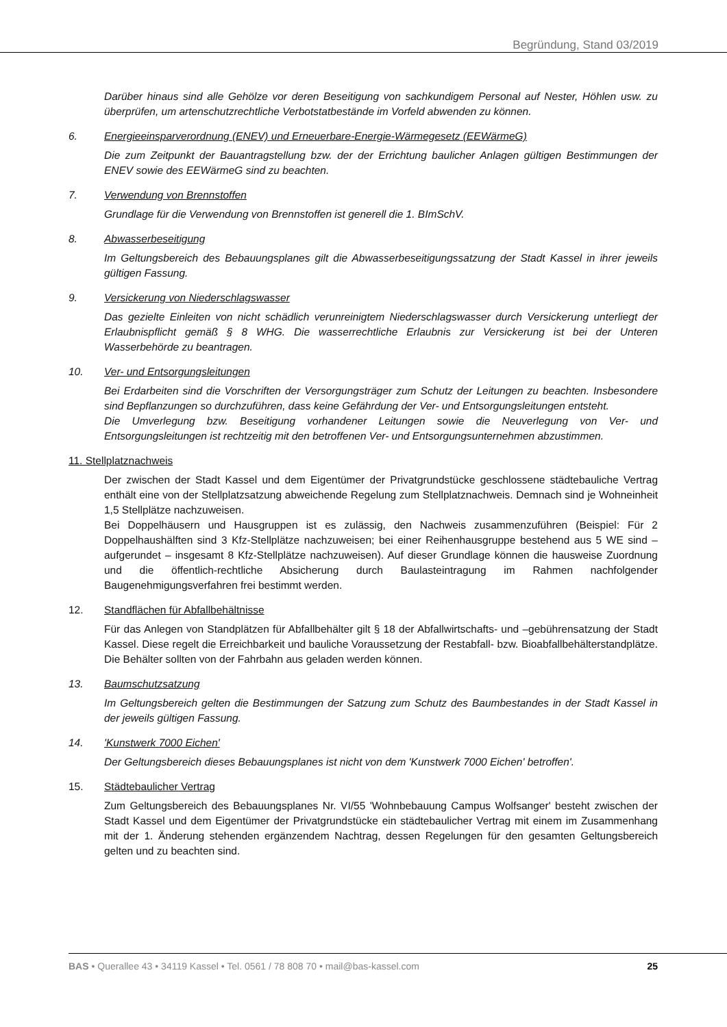Begründung, Stand 03/2019
Darüber hinaus sind alle Gehölze vor deren Beseitigung von sachkundigem Personal auf Nester, Höhlen usw. zu überprüfen, um artenschutzrechtliche Verbotstatbestände im Vorfeld abwenden zu können.
6. Energieeinsparverordnung (ENEV) und Erneuerbare-Energie-Wärmegesetz (EEWärmeG)
Die zum Zeitpunkt der Bauantragstellung bzw. der der Errichtung baulicher Anlagen gültigen Bestimmungen der ENEV sowie des EEWärmeG sind zu beachten.
7. Verwendung von Brennstoffen
Grundlage für die Verwendung von Brennstoffen ist generell die 1. BImSchV.
8. Abwasserbeseitigung
Im Geltungsbereich des Bebauungsplanes gilt die Abwasserbeseitigungssatzung der Stadt Kassel in ihrer jeweils gültigen Fassung.
9. Versickerung von Niederschlagswasser
Das gezielte Einleiten von nicht schädlich verunreinigtem Niederschlagswasser durch Versickerung unterliegt der Erlaubnispflicht gemäß § 8 WHG. Die wasserrechtliche Erlaubnis zur Versickerung ist bei der Unteren Wasserbehörde zu beantragen.
10. Ver- und Entsorgungsleitungen
Bei Erdarbeiten sind die Vorschriften der Versorgungsträger zum Schutz der Leitungen zu beachten. Insbesondere sind Bepflanzungen so durchzuführen, dass keine Gefährdung der Ver- und Entsorgungsleitungen entsteht.
Die Umverlegung bzw. Beseitigung vorhandener Leitungen sowie die Neuverlegung von Ver- und Entsorgungsleitungen ist rechtzeitig mit den betroffenen Ver- und Entsorgungsunternehmen abzustimmen.
11. Stellplatznachweis
Der zwischen der Stadt Kassel und dem Eigentümer der Privatgrundstücke geschlossene städtebauliche Vertrag enthält eine von der Stellplatzsatzung abweichende Regelung zum Stellplatznachweis. Demnach sind je Wohneinheit 1,5 Stellplätze nachzuweisen.
Bei Doppelhäusern und Hausgruppen ist es zulässig, den Nachweis zusammenzuführen (Beispiel: Für 2 Doppelhaushälften sind 3 Kfz-Stellplätze nachzuweisen; bei einer Reihenhausgruppe bestehend aus 5 WE sind – aufgerundet – insgesamt 8 Kfz-Stellplätze nachzuweisen). Auf dieser Grundlage können die hausweise Zuordnung und die öffentlich-rechtliche Absicherung durch Baulasteintragung im Rahmen nachfolgender Baugenehmigungsverfahren frei bestimmt werden.
12. Standflächen für Abfallbehältnisse
Für das Anlegen von Standplätzen für Abfallbehälter gilt § 18 der Abfallwirtschafts- und –gebührensatzung der Stadt Kassel. Diese regelt die Erreichbarkeit und bauliche Voraussetzung der Restabfall- bzw. Bioabfallbehälterstandplätze. Die Behälter sollten von der Fahrbahn aus geladen werden können.
13. Baumschutzsatzung
Im Geltungsbereich gelten die Bestimmungen der Satzung zum Schutz des Baumbestandes in der Stadt Kassel in der jeweils gültigen Fassung.
14. 'Kunstwerk 7000 Eichen'
Der Geltungsbereich dieses Bebauungsplanes ist nicht von dem 'Kunstwerk 7000 Eichen' betroffen'.
15. Städtebaulicher Vertrag
Zum Geltungsbereich des Bebauungsplanes Nr. VI/55 'Wohnbebauung Campus Wolfsanger' besteht zwischen der Stadt Kassel und dem Eigentümer der Privatgrundstücke ein städtebaulicher Vertrag mit einem im Zusammenhang mit der 1. Änderung stehenden ergänzendem Nachtrag, dessen Regelungen für den gesamten Geltungsbereich gelten und zu beachten sind.
BAS • Querallee 43 • 34119 Kassel • Tel. 0561 / 78 808 70 • mail@bas-kassel.com 25